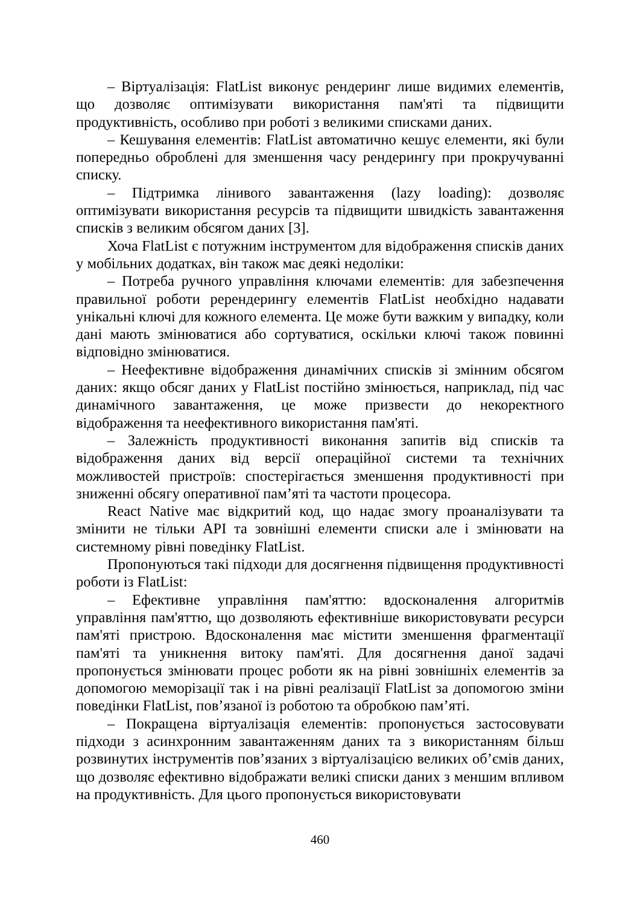– Віртуалізація: FlatList виконує рендеринг лише видимих елементів, що дозволяє оптимізувати використання пам'яті та підвищити продуктивність, особливо при роботі з великими списками даних.
– Кешування елементів: FlatList автоматично кешує елементи, які були попередньо оброблені для зменшення часу рендерингу при прокручуванні списку.
– Підтримка лінивого завантаження (lazy loading): дозволяє оптимізувати використання ресурсів та підвищити швидкість завантаження списків з великим обсягом даних [3].
Хоча FlatList є потужним інструментом для відображення списків даних у мобільних додатках, він також має деякі недоліки:
– Потреба ручного управління ключами елементів: для забезпечення правильної роботи ререндерингу елементів FlatList необхідно надавати унікальні ключі для кожного елемента. Це може бути важким у випадку, коли дані мають змінюватися або сортуватися, оскільки ключі також повинні відповідно змінюватися.
– Неефективне відображення динамічних списків зі змінним обсягом даних: якщо обсяг даних у FlatList постійно змінюється, наприклад, під час динамічного завантаження, це може призвести до некоректного відображення та неефективного використання пам'яті.
– Залежність продуктивності виконання запитів від списків та відображення даних від версії операційної системи та технічних можливостей пристроїв: спостерігається зменшення продуктивності при зниженні обсягу оперативної пам’яті та частоти процесора.
React Native має відкритий код, що надає змогу проаналізувати та змінити не тільки API та зовнішні елементи списки але і змінювати на системному рівні поведінку FlatList.
Пропонуються такі підходи для досягнення підвищення продуктивності роботи із FlatList:
– Ефективне управління пам'яттю: вдосконалення алгоритмів управління пам'яттю, що дозволяють ефективніше використовувати ресурси пам'яті пристрою. Вдосконалення має містити зменшення фрагментації пам'яті та уникнення витоку пам'яті. Для досягнення даної задачі пропонується змінювати процес роботи як на рівні зовнішніх елементів за допомогою меморізації так і на рівні реалізації FlatList за допомогою зміни поведінки FlatList, пов’язаної із роботою та обробкою пам’яті.
– Покращена віртуалізація елементів: пропонується застосовувати підходи з асинхронним завантаженням даних та з використанням більш розвинутих інструментів пов’язаних з віртуалізацією великих об’ємів даних, що дозволяє ефективно відображати великі списки даних з меншим впливом на продуктивність. Для цього пропонується використовувати
460